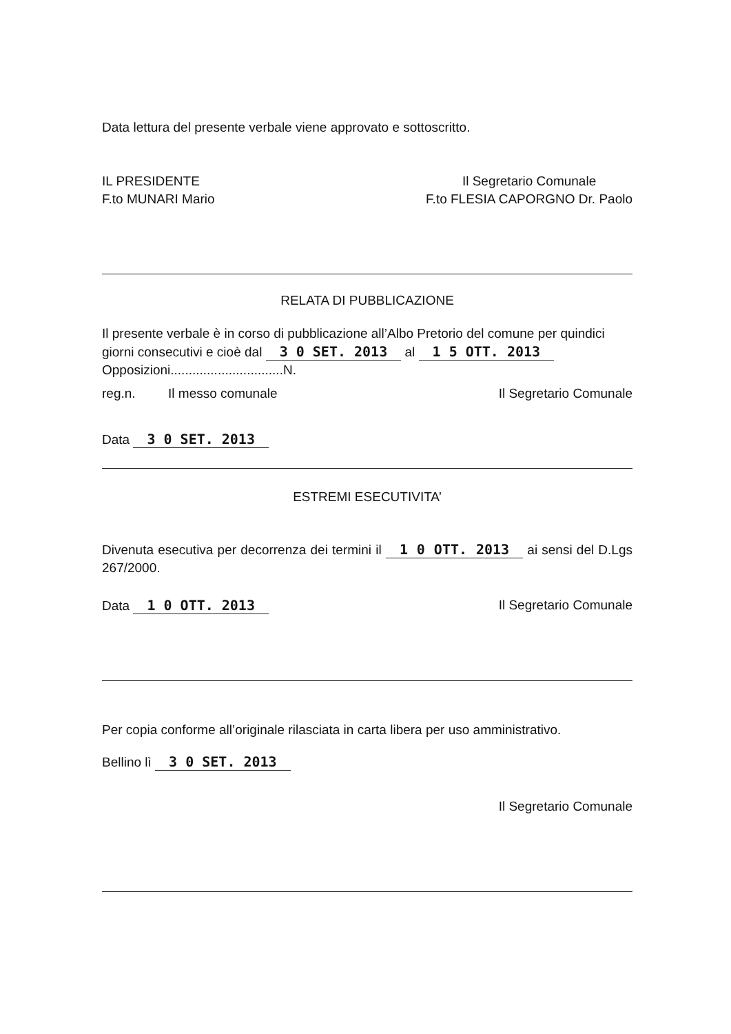Data lettura del presente verbale viene approvato e sottoscritto.
IL PRESIDENTE
F.to MUNARI Mario
Il Segretario Comunale
F.to FLESIA CAPORGNO Dr. Paolo
RELATA DI PUBBLICAZIONE
Il presente verbale è in corso di pubblicazione all’Albo Pretorio del comune per quindici giorni consecutivi e cioè dal 3 0 SET. 2013 al 1 5 OTT. 2013
Opposizioni...............................N.
reg.n. Il messo comunale
Il Segretario Comunale
Data 3 0 SET. 2013
ESTREMI ESECUTIVITA’
Divenuta esecutiva per decorrenza dei termini il 1 0 OTT. 2013 ai sensi del D.Lgs 267/2000.
Data 1 0 OTT. 2013 Il Segretario Comunale
Per copia conforme all’originale rilasciata in carta libera per uso amministrativo.
Bellino lì 3 0 SET. 2013
Il Segretario Comunale